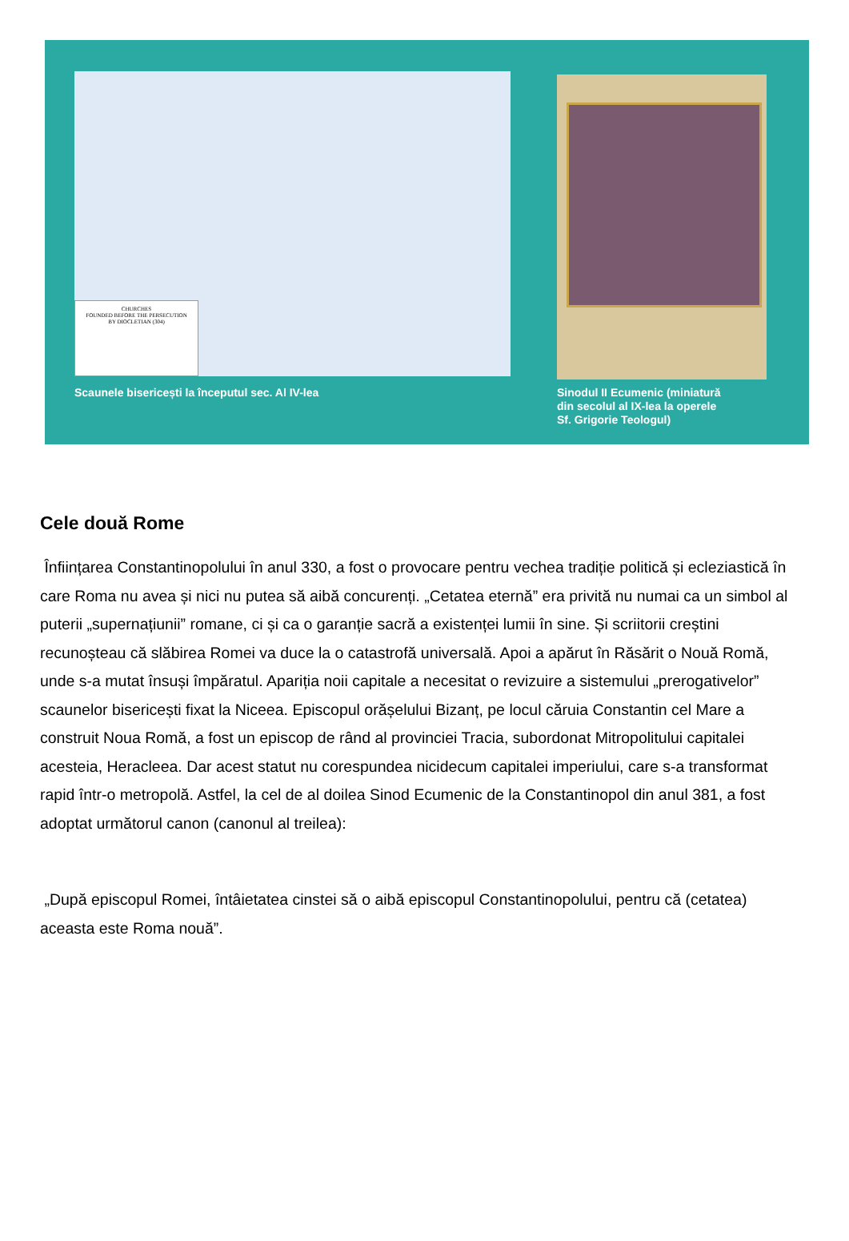CHURCHES
FOUNDED BEFORE THE PERSECUTION
BY DIOCLETIAN (304)
Scaunele bisericești la începutul sec. Al IV-lea
Sinodul II Ecumenic (miniatură
din secolul al IX-lea la operele
Sf. Grigorie Teologul)
Cele două Rome
Înființarea Constantinopolului în anul 330, a fost o provocare pentru vechea tradiție politică și ecleziastică în care Roma nu avea și nici nu putea să aibă concurenți. „Cetatea eternă” era privită nu numai ca un simbol al puterii „supernațiunii” romane, ci și ca o garanție sacră a existenței lumii în sine. Și scriitorii creștini recunoșteau că slăbirea Romei va duce la o catastrofă universală. Apoi a apărut în Răsărit o Nouă Romă, unde s-a mutat însuși împăratul. Apariția noii capitale a necesitat o revizuire a sistemului „prerogativelor” scaunelor bisericești fixat la Niceea. Episcopul orășelului Bizanț, pe locul căruia Constantin cel Mare a construit Noua Romă, a fost un episcop de rând al provinciei Tracia, subordonat Mitropolitului capitalei acesteia, Heracleea. Dar acest statut nu corespundea nicidecum capitalei imperiului, care s-a transformat rapid într-o metropolă. Astfel, la cel de al doilea Sinod Ecumenic de la Constantinopol din anul 381, a fost adoptat următorul canon (canonul al treilea):
„După episcopul Romei, întâietatea cinstei să o aibă episcopul Constantinopolului, pentru că (cetatea) aceasta este Roma nouă”.